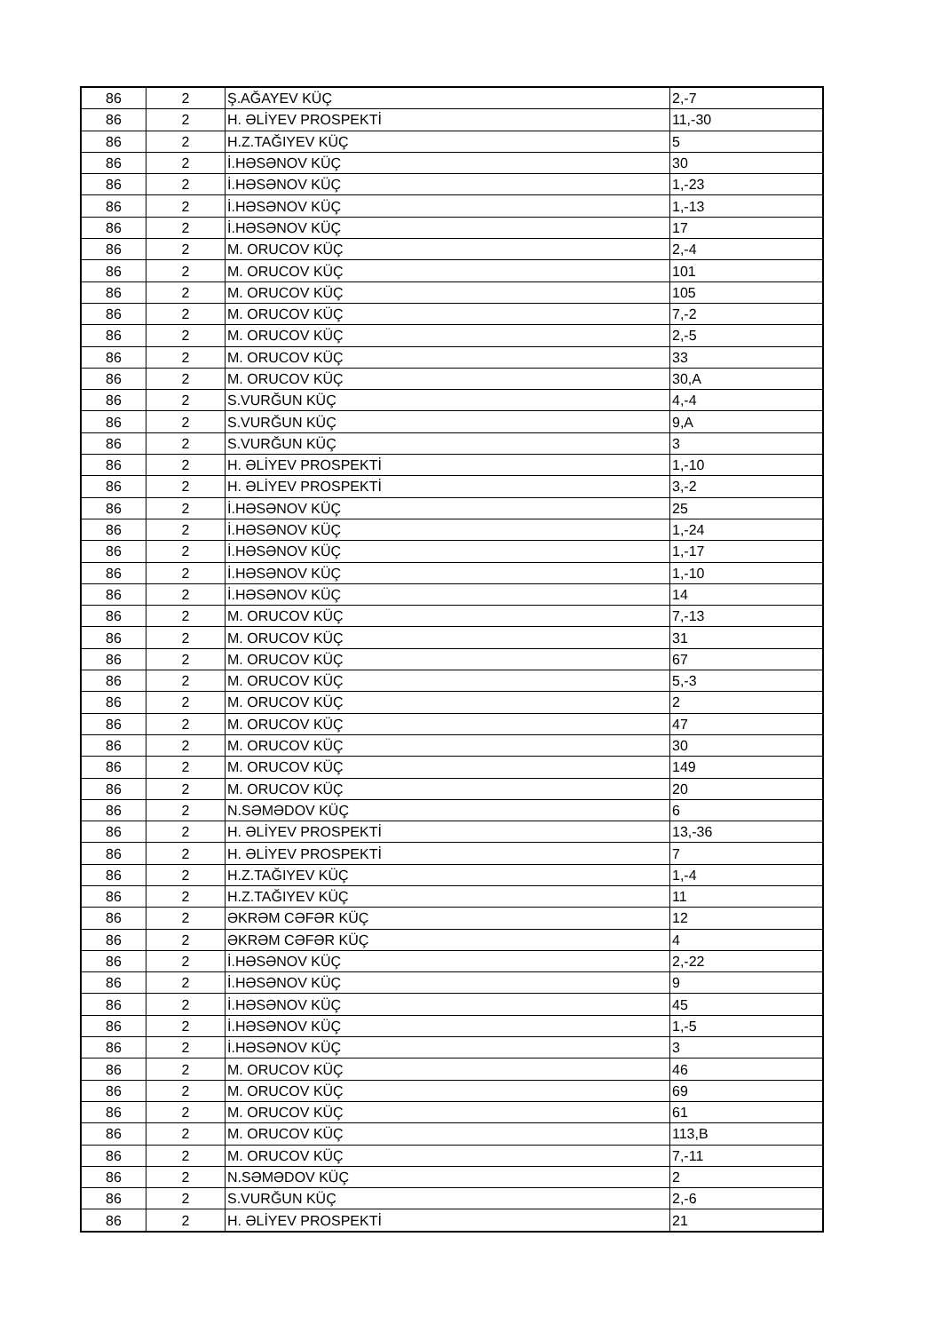| 86 | 2 | Ş.AĞAYEV KÜÇ | 2,-7 |
| 86 | 2 | H. ƏLİYEV PROSPEKTİ | 11,-30 |
| 86 | 2 | H.Z.TAĞIYEV KÜÇ | 5 |
| 86 | 2 | İ.HƏSƏNOV KÜÇ | 30 |
| 86 | 2 | İ.HƏSƏNOV KÜÇ | 1,-23 |
| 86 | 2 | İ.HƏSƏNOV KÜÇ | 1,-13 |
| 86 | 2 | İ.HƏSƏNOV KÜÇ | 17 |
| 86 | 2 | M. ORUCOV KÜÇ | 2,-4 |
| 86 | 2 | M. ORUCOV KÜÇ | 101 |
| 86 | 2 | M. ORUCOV KÜÇ | 105 |
| 86 | 2 | M. ORUCOV KÜÇ | 7,-2 |
| 86 | 2 | M. ORUCOV KÜÇ | 2,-5 |
| 86 | 2 | M. ORUCOV KÜÇ | 33 |
| 86 | 2 | M. ORUCOV KÜÇ | 30,A |
| 86 | 2 | S.VURĞUN KÜÇ | 4,-4 |
| 86 | 2 | S.VURĞUN KÜÇ | 9,A |
| 86 | 2 | S.VURĞUN KÜÇ | 3 |
| 86 | 2 | H. ƏLİYEV PROSPEKTİ | 1,-10 |
| 86 | 2 | H. ƏLİYEV PROSPEKTİ | 3,-2 |
| 86 | 2 | İ.HƏSƏNOV KÜÇ | 25 |
| 86 | 2 | İ.HƏSƏNOV KÜÇ | 1,-24 |
| 86 | 2 | İ.HƏSƏNOV KÜÇ | 1,-17 |
| 86 | 2 | İ.HƏSƏNOV KÜÇ | 1,-10 |
| 86 | 2 | İ.HƏSƏNOV KÜÇ | 14 |
| 86 | 2 | M. ORUCOV KÜÇ | 7,-13 |
| 86 | 2 | M. ORUCOV KÜÇ | 31 |
| 86 | 2 | M. ORUCOV KÜÇ | 67 |
| 86 | 2 | M. ORUCOV KÜÇ | 5,-3 |
| 86 | 2 | M. ORUCOV KÜÇ | 2 |
| 86 | 2 | M. ORUCOV KÜÇ | 47 |
| 86 | 2 | M. ORUCOV KÜÇ | 30 |
| 86 | 2 | M. ORUCOV KÜÇ | 149 |
| 86 | 2 | M. ORUCOV KÜÇ | 20 |
| 86 | 2 | N.SƏMƏDOV KÜÇ | 6 |
| 86 | 2 | H. ƏLİYEV PROSPEKTİ | 13,-36 |
| 86 | 2 | H. ƏLİYEV PROSPEKTİ | 7 |
| 86 | 2 | H.Z.TAĞIYEV KÜÇ | 1,-4 |
| 86 | 2 | H.Z.TAĞIYEV KÜÇ | 11 |
| 86 | 2 | ƏKRƏM CƏFƏR KÜÇ | 12 |
| 86 | 2 | ƏKRƏM CƏFƏR KÜÇ | 4 |
| 86 | 2 | İ.HƏSƏNOV KÜÇ | 2,-22 |
| 86 | 2 | İ.HƏSƏNOV KÜÇ | 9 |
| 86 | 2 | İ.HƏSƏNOV KÜÇ | 45 |
| 86 | 2 | İ.HƏSƏNOV KÜÇ | 1,-5 |
| 86 | 2 | İ.HƏSƏNOV KÜÇ | 3 |
| 86 | 2 | M. ORUCOV KÜÇ | 46 |
| 86 | 2 | M. ORUCOV KÜÇ | 69 |
| 86 | 2 | M. ORUCOV KÜÇ | 61 |
| 86 | 2 | M. ORUCOV KÜÇ | 113,B |
| 86 | 2 | M. ORUCOV KÜÇ | 7,-11 |
| 86 | 2 | N.SƏMƏDOV KÜÇ | 2 |
| 86 | 2 | S.VURĞUN KÜÇ | 2,-6 |
| 86 | 2 | H. ƏLİYEV PROSPEKTİ | 21 |